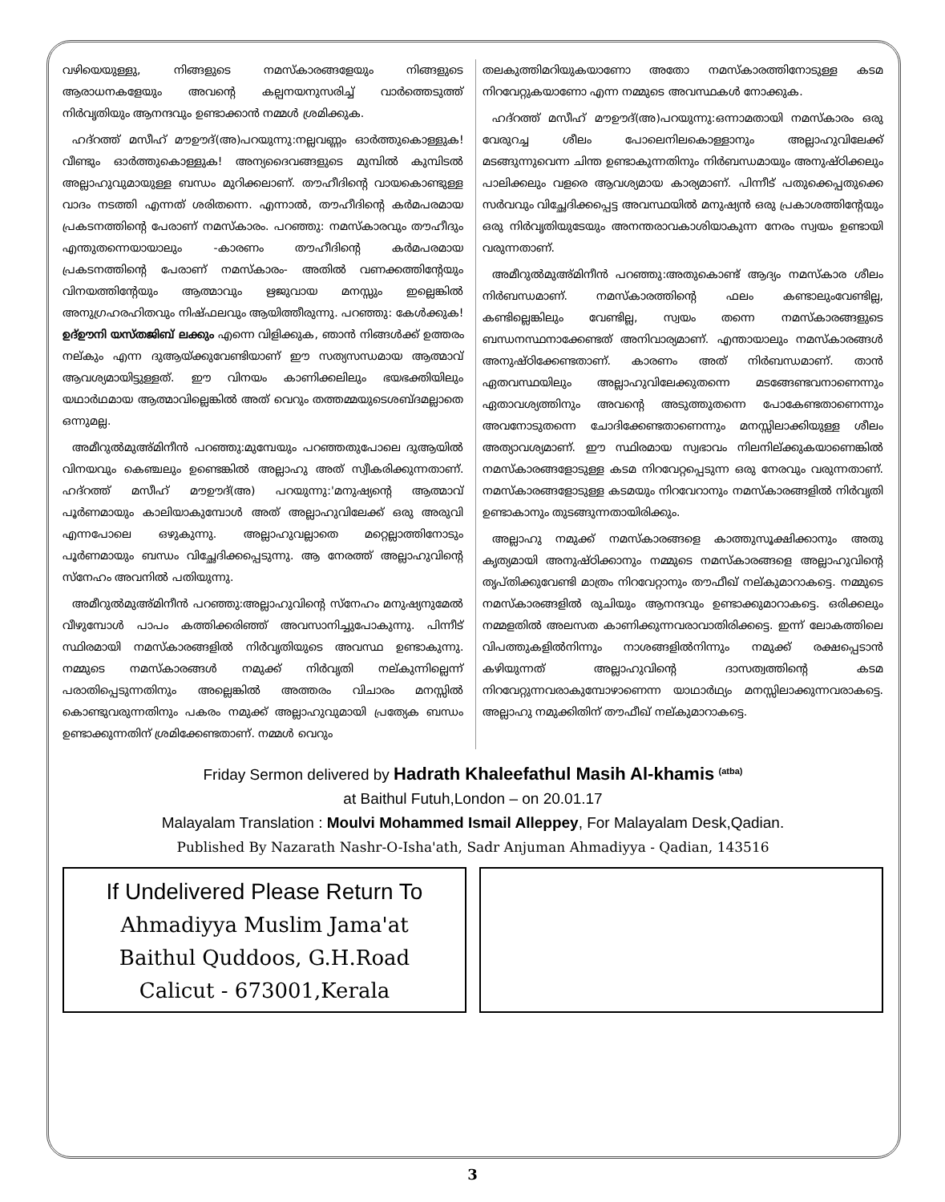വഴിയെയുള്ളു, നിങ്ങളുടെ നമസ്കാരങ്ങളേയും നിങ്ങളുടെ ആരാധനകളേയും അവന്റെ കല്പനയനുസരിച്ച് വാർത്തെടുത്ത് നിർവൃതിയും ആനന്ദവും ഉണ്ടാക്കാൻ നമ്മൾ ശ്രമിക്കുക.
ഹദ്റത്ത് മസീഹ് മൗഊദ്(അ)പറയുന്നു:നല്ലവണ്ണം ഓർത്തുകൊള്ളുക! വീണ്ടും ഓർത്തുകൊള്ളുക! അന്യദൈവങ്ങളുടെ മുമ്പിൽ കുമ്പിടൽ അല്ലാഹുവുമായുള്ള ബന്ധം മുറിക്കലാണ്. തൗഹീദിന്റെ വായകൊണ്ടുള്ള വാദം നടത്തി എന്നത് ശരിതന്നെ. എന്നാൽ, തൗഹീദിന്റെ കർമപരമായ പ്രകടനത്തിന്റെ പേരാണ് നമസ്കാരം. പറഞ്ഞു: നമസ്കാരവും തൗഹീദും എന്തുതന്നെയായാലും -കാരണം തൗഹീദിന്റെ കർമപരമായ പ്രകടനത്തിന്റെ പേരാണ് നമസ്കാരം- അതിൽ വണക്കത്തിന്റേയും വിനയത്തിന്റേയും ആത്മാവും ഋജുവായ മനസ്സും ഇല്ലെങ്കിൽ അനുഗ്രഹരഹിതവും നിഷ്ഫലവും ആയിത്തീരുന്നു. പറഞ്ഞു: കേൾക്കുക! ഉദ്ഊനി യസ്തജിബ് ലക്കും എന്നെ വിളിക്കുക, ഞാൻ നിങ്ങൾക്ക് ഉത്തരം നല്കും എന്ന ദുആയ്ക്കുവേണ്ടിയാണ് ഈ സത്യസന്ധമായ ആത്മാവ് ആവശ്യമായിട്ടുള്ളത്. ഈ വിനയം കാണിക്കലിലും ഭയഭക്തിയിലും യഥാർഥമായ ആത്മാവില്ലെങ്കിൽ അത് വെറും തത്തമ്മയുടെശബ്ദമല്ലാതെ ഒന്നുമല്ല.
അമീറുൽമുഅ്മിനീൻ പറഞ്ഞു:മുമ്പേയും പറഞ്ഞതുപോലെ ദുആയിൽ വിനയവും കെഞ്ചലും ഉണ്ടെങ്കിൽ അല്ലാഹു അത് സ്വീകരിക്കുന്നതാണ്. ഹദ്റത്ത് മസീഹ് മൗഊദ്(അ) പറയുന്നു:'മനുഷ്യന്റെ ആത്മാവ് പൂർണമായും കാലിയാകുമ്പോൾ അത് അല്ലാഹുവിലേക്ക് ഒരു അരുവി എന്നപോലെ ഒഴുകുന്നു. അല്ലാഹുവല്ലാതെ മറ്റെല്ലാത്തിനോടും പൂർണമായും ബന്ധം വിച്ഛേദിക്കപ്പെടുന്നു. ആ നേരത്ത് അല്ലാഹുവിന്റെ സ്നേഹം അവനിൽ പതിയുന്നു.
അമീറുൽമുഅ്മിനീൻ പറഞ്ഞു:അല്ലാഹുവിന്റെ സ്നേഹം മനുഷ്യനുമേൽ വീഴുമ്പോൾ പാപം കത്തിക്കരിഞ്ഞ് അവസാനിച്ചുപോകുന്നു. പിന്നീട് സ്ഥിരമായി നമസ്കാരങ്ങളിൽ നിർവൃതിയുടെ അവസ്ഥ ഉണ്ടാകുന്നു. നമ്മുടെ നമസ്കാരങ്ങൾ നമുക്ക് നിർവൃതി നല്കുന്നില്ലെന്ന് പരാതിപ്പെടുന്നതിനും അല്ലെങ്കിൽ അത്തരം വിചാരം മനസ്സിൽ കൊണ്ടുവരുന്നതിനും പകരം നമുക്ക് അല്ലാഹുവുമായി പ്രത്യേക ബന്ധം ഉണ്ടാക്കുന്നതിന് ശ്രമിക്കേണ്ടതാണ്. നമ്മൾ വെറും
തലകുത്തിമറിയുകയാണോ അതോ നമസ്കാരത്തിനോടുള്ള കടമ നിറവേറ്റുകയാണോ എന്ന നമ്മുടെ അവസ്ഥകൾ നോക്കുക.
ഹദ്റത്ത് മസീഹ് മൗഊദ്(അ)പറയുന്നു:ഒന്നാമതായി നമസ്കാരം ഒരു വേരുറച്ച ശീലം പോലെനിലകൊള്ളാനും അല്ലാഹുവിലേക്ക് മടങ്ങുന്നുവെന്ന ചിന്ത ഉണ്ടാകുന്നതിനും നിർബന്ധമായും അനുഷ്ഠിക്കലും പാലിക്കലും വളരെ ആവശ്യമായ കാര്യമാണ്. പിന്നീട് പതുക്കെപ്പതുക്കെ സർവവും വിച്ഛേദിക്കപ്പെട്ട അവസ്ഥയിൽ മനുഷ്യൻ ഒരു പ്രകാശത്തിന്റേയും ഒരു നിർവൃതിയുടേയും അനന്തരാവകാശിയാകുന്ന നേരം സ്വയം ഉണ്ടായി വരുന്നതാണ്.
അമീറുൽമുഅ്മിനീൻ പറഞ്ഞു:അതുകൊണ്ട് ആദ്യം നമസ്കാര ശീലം നിർബന്ധമാണ്. നമസ്കാരത്തിന്റെ ഫലം കണ്ടാലുംവേണ്ടില്ല, കണ്ടില്ലെങ്കിലും വേണ്ടില്ല, സ്വയം തന്നെ നമസ്കാരങ്ങളുടെ ബന്ധനസ്ഥനാക്കേണ്ടത് അനിവാര്യമാണ്. എന്തായാലും നമസ്കാരങ്ങൾ അനുഷ്ഠിക്കേണ്ടതാണ്. കാരണം അത് നിർബന്ധമാണ്. താൻ ഏതവസ്ഥയിലും അല്ലാഹുവിലേക്കുതന്നെ മടങ്ങേണ്ടവനാണെന്നും ഏതാവശ്യത്തിനും അവന്റെ അടുത്തുതന്നെ പോകേണ്ടതാണെന്നും അവനോടുതന്നെ ചോദിക്കേണ്ടതാണെന്നും മനസ്സിലാക്കിയുള്ള ശീലം അത്യാവശ്യമാണ്. ഈ സ്ഥിരമായ സ്വഭാവം നിലനില്ക്കുകയാണെങ്കിൽ നമസ്കാരങ്ങളോടുള്ള കടമ നിറവേറ്റപ്പെടുന്ന ഒരു നേരവും വരുന്നതാണ്. നമസ്കാരങ്ങളോടുള്ള കടമയും നിറവേറാനും നമസ്കാരങ്ങളിൽ നിർവൃതി ഉണ്ടാകാനും തുടങ്ങുന്നതായിരിക്കും.
അല്ലാഹു നമുക്ക് നമസ്കാരങ്ങളെ കാത്തുസൂക്ഷിക്കാനും അതു കൃത്യമായി അനുഷ്ഠിക്കാനും നമ്മുടെ നമസ്കാരങ്ങളെ അല്ലാഹുവിന്റെ തൃപ്തിക്കുവേണ്ടി മാത്രം നിറവേറ്റാനും തൗഫീഖ് നല്കുമാറാകട്ടെ. നമ്മുടെ നമസ്കാരങ്ങളിൽ രുചിയും ആനന്ദവും ഉണ്ടാക്കുമാറാകട്ടെ. ഒരിക്കലും നമ്മളതിൽ അലസത കാണിക്കുന്നവരാവാതിരിക്കട്ടെ. ഇന്ന് ലോകത്തിലെ വിപത്തുകളിൽനിന്നും നാശങ്ങളിൽനിന്നും നമുക്ക് രക്ഷപ്പെടാൻ കഴിയുന്നത് അല്ലാഹുവിന്റെ ദാസത്വത്തിന്റെ കടമ നിറവേറ്റുന്നവരാകുമ്പോഴാണെന്ന യാഥാർഥ്യം മനസ്സിലാക്കുന്നവരാകട്ടെ. അല്ലാഹു നമുക്കിതിന് തൗഫീഖ് നല്കുമാറാകട്ടെ.
Friday Sermon delivered by Hadrath Khaleefathul Masih Al-khamis <sup>(atba)</sup>
at Baithul Futuh,London – on 20.01.17
Malayalam Translation : Moulvi Mohammed Ismail Alleppey, For Malayalam Desk,Qadian.
Published By Nazarath Nashr-O-Isha'ath, Sadr Anjuman Ahmadiyya - Qadian, 143516
If Undelivered Please Return To
Ahmadiyya Muslim Jama'at
Baithul Quddoos, G.H.Road
Calicut - 673001,Kerala
3